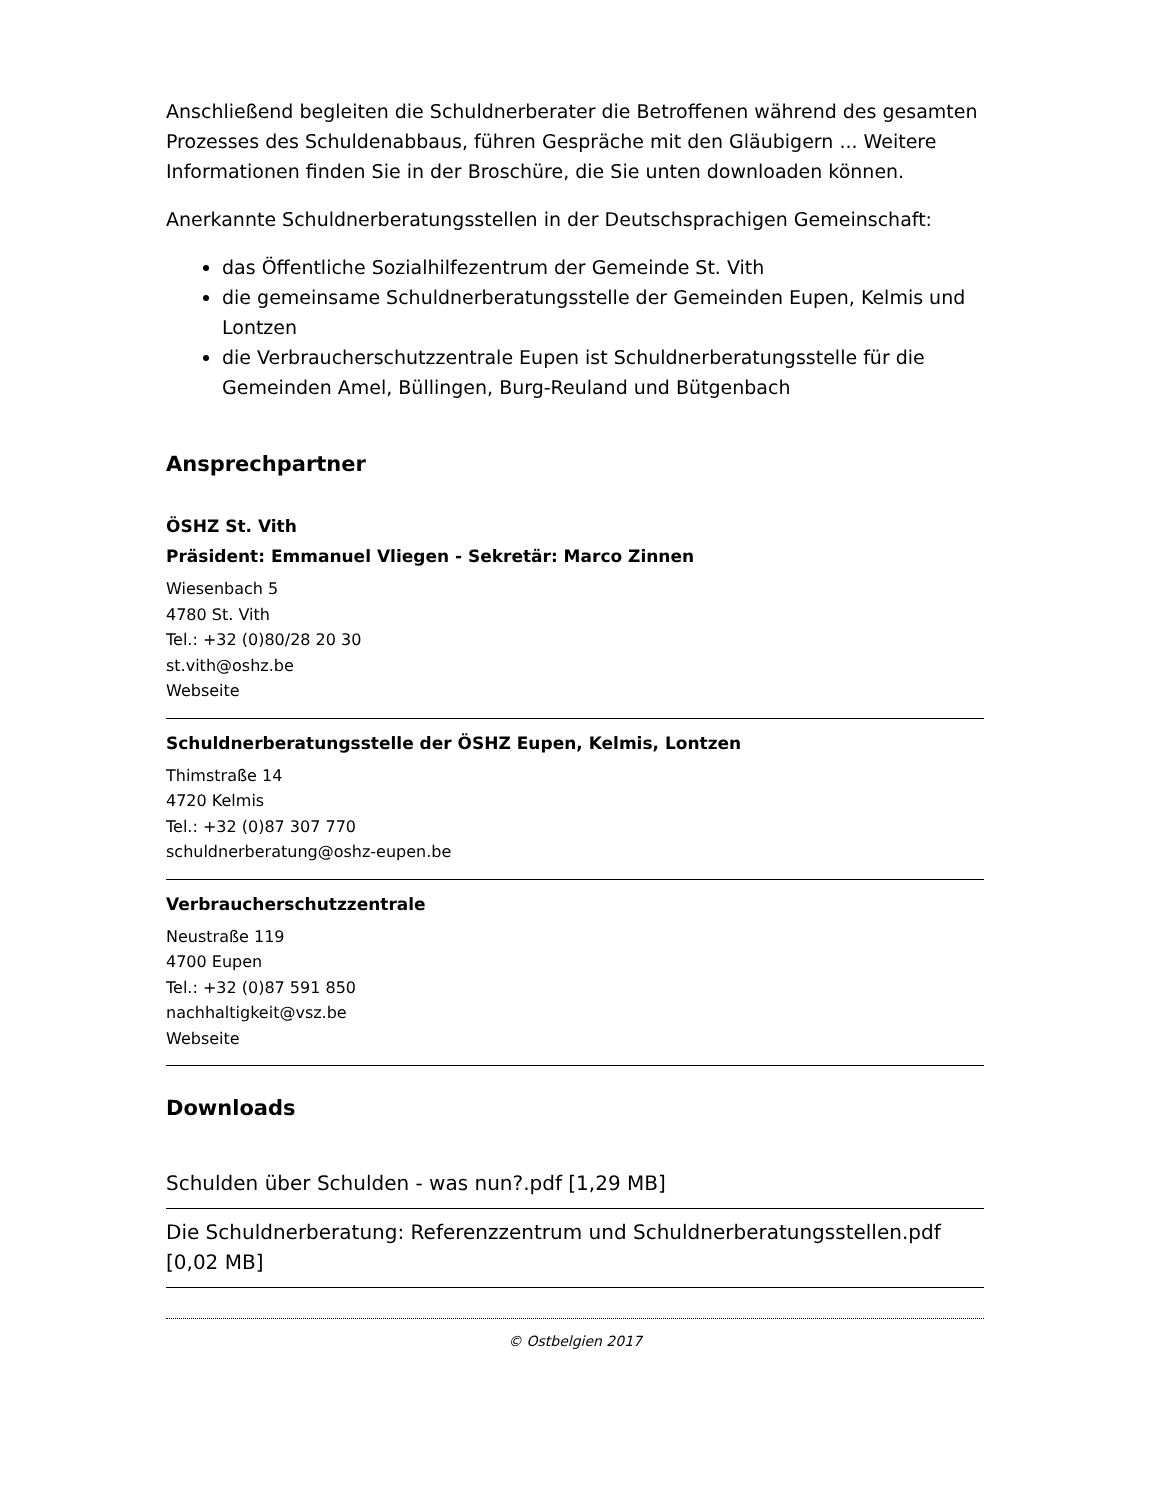Anschließend begleiten die Schuldnerberater die Betroffenen während des gesamten Prozesses des Schuldenabbaus, führen Gespräche mit den Gläubigern ... Weitere Informationen finden Sie in der Broschüre, die Sie unten downloaden können.
Anerkannte Schuldnerberatungsstellen in der Deutschsprachigen Gemeinschaft:
das Öffentliche Sozialhilfezentrum der Gemeinde St. Vith
die gemeinsame Schuldnerberatungsstelle der Gemeinden Eupen, Kelmis und Lontzen
die Verbraucherschutzzentrale Eupen ist Schuldnerberatungsstelle für die Gemeinden Amel, Büllingen, Burg-Reuland und Bütgenbach
Ansprechpartner
ÖSHZ St. Vith
Präsident: Emmanuel Vliegen - Sekretär: Marco Zinnen
Wiesenbach 5
4780 St. Vith
Tel.: +32 (0)80/28 20 30
st.vith@oshz.be
Webseite
Schuldnerberatungsstelle der ÖSHZ Eupen, Kelmis, Lontzen
Thimstraße 14
4720 Kelmis
Tel.: +32 (0)87 307 770
schuldnerberatung@oshz-eupen.be
Verbraucherschutzzentrale
Neustraße 119
4700 Eupen
Tel.: +32 (0)87 591 850
nachhaltigkeit@vsz.be
Webseite
Downloads
Schulden über Schulden - was nun?.pdf [1,29 MB]
Die Schuldnerberatung: Referenzzentrum und Schuldnerberatungsstellen.pdf [0,02 MB]
© Ostbelgien 2017